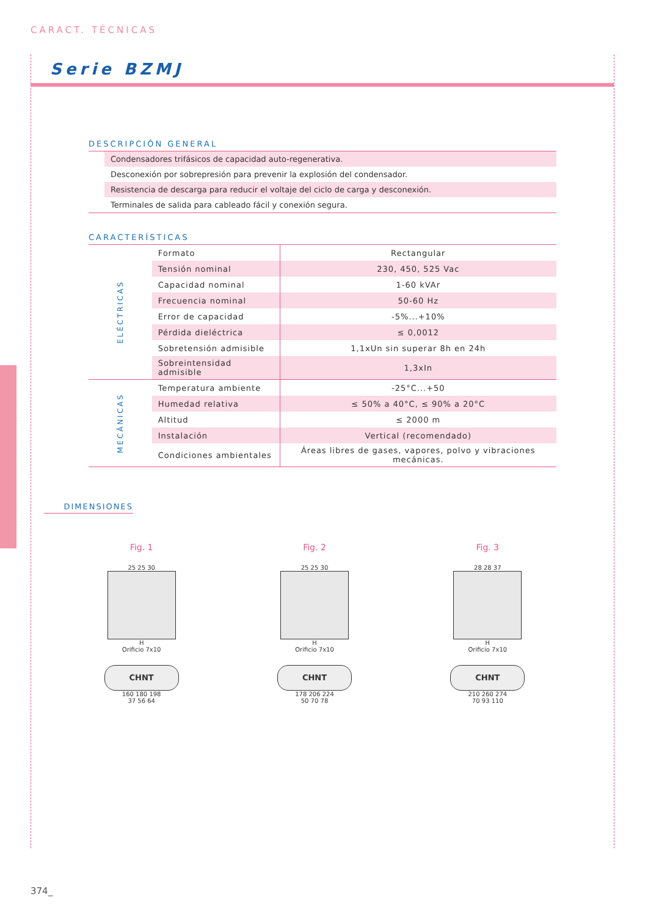CARACT. TÉCNICAS
Serie BZMJ
DESCRIPCIÓN GENERAL
Condensadores trifásicos de capacidad auto-regenerativa.
Desconexión por sobrepresión para prevenir la explosión del condensador.
Resistencia de descarga para reducir el voltaje del ciclo de carga y desconexión.
Terminales de salida para cableado fácil y conexión segura.
CARACTERÍSTICAS
| ELÉCTRICAS | Formato | Rectangular |
| | Tensión nominal | 230, 450, 525 Vac |
| | Capacidad nominal | 1-60 kVAr |
| | Frecuencia nominal | 50-60 Hz |
| | Error de capacidad | -5%...+10% |
| | Pérdida dieléctrica | ≤ 0,0012 |
| | Sobretensión admisible | 1,1xUn sin superar 8h en 24h |
| | Sobreintensidad admisible | 1,3xIn |
| MECÁNICAS | Temperatura ambiente | -25°C...+50 |
| | Humedad relativa | ≤ 50% a 40°C, ≤ 90% a 20°C |
| | Altitud | ≤ 2000 m |
| | Instalación | Vertical (recomendado) |
| | Condiciones ambientales | Áreas libres de gases, vapores, polvo y vibraciones mecánicas. |
DIMENSIONES
Fig. 1
25 25 30
H
Orificio 7x10
CHNT
160 180 198
37 56 64
Fig. 2
25 25 30
H
Orificio 7x10
CHNT
178 206 224
50 70 78
Fig. 3
28 28 37
H
Orificio 7x10
CHNT
210 260 274
70 93 110
374_